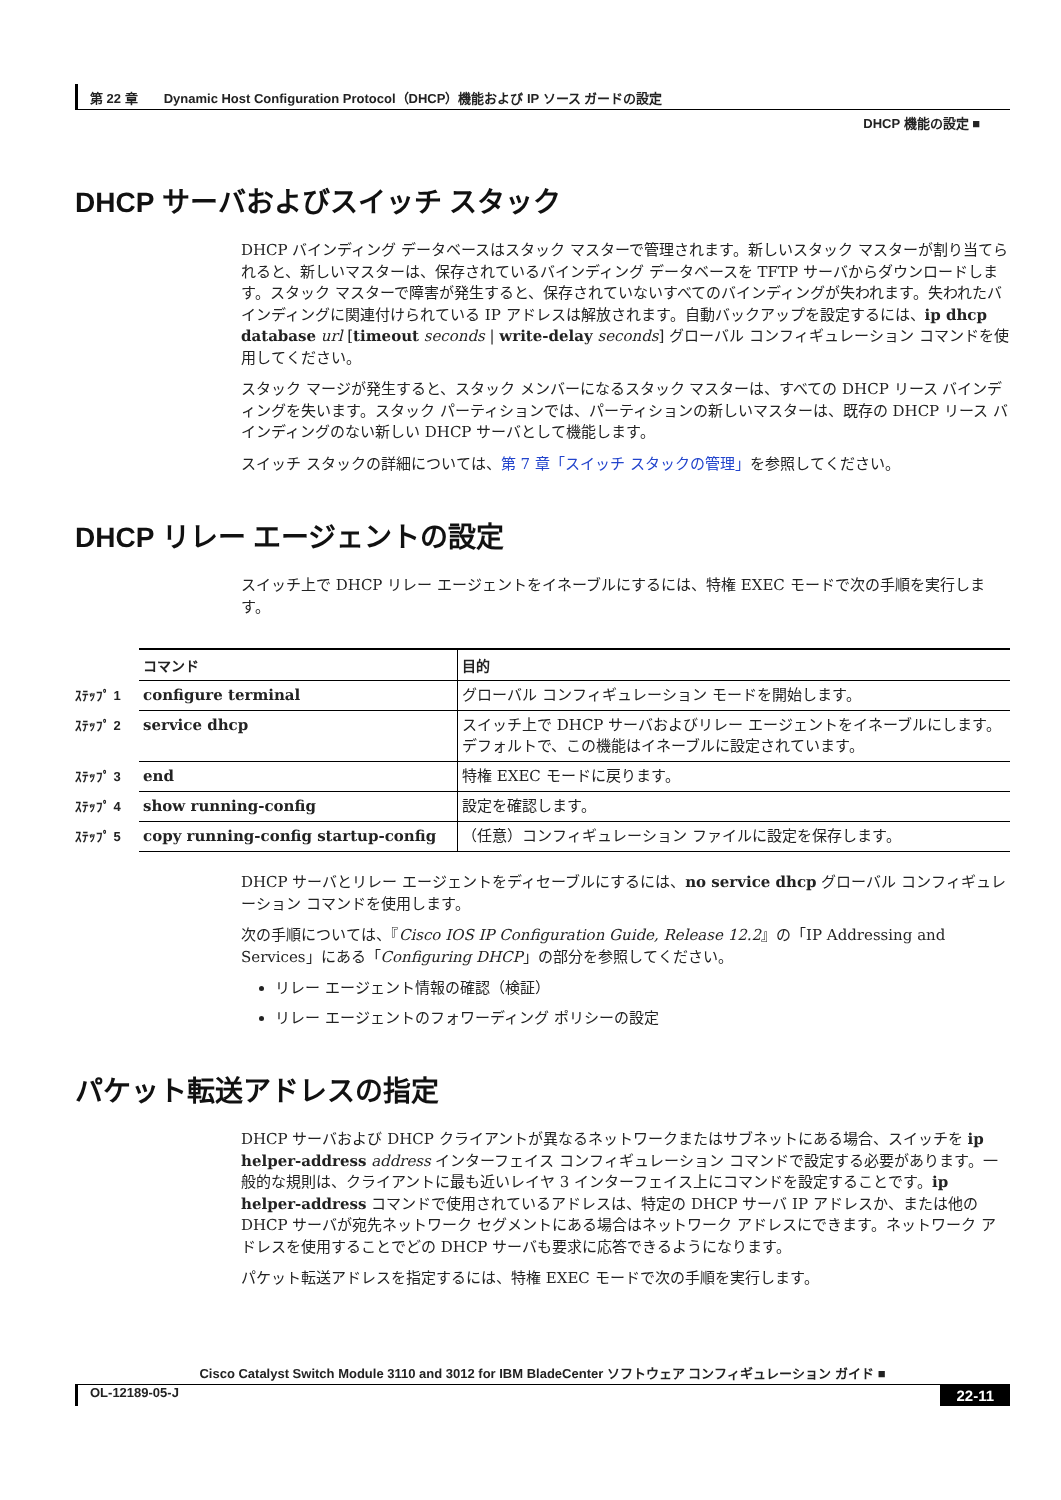第 22 章　　Dynamic Host Configuration Protocol（DHCP）機能および IP ソース ガードの設定
DHCP 機能の設定 ■
DHCP サーバおよびスイッチ スタック
DHCP バインディング データベースはスタック マスターで管理されます。新しいスタック マスターが割り当てられると、新しいマスターは、保存されているバインディング データベースを TFTP サーバからダウンロードします。スタック マスターで障害が発生すると、保存されていないすべてのバインディングが失われます。失われたバインディングに関連付けられている IP アドレスは解放されます。自動バックアップを設定するには、ip dhcp database url [timeout seconds | write-delay seconds] グローバル コンフィギュレーション コマンドを使用してください。
スタック マージが発生すると、スタック メンバーになるスタック マスターは、すべての DHCP リース バインディングを失います。スタック パーティションでは、パーティションの新しいマスターは、既存の DHCP リース バインディングのない新しい DHCP サーバとして機能します。
スイッチ スタックの詳細については、第 7 章「スイッチ スタックの管理」を参照してください。
DHCP リレー エージェントの設定
スイッチ上で DHCP リレー エージェントをイネーブルにするには、特権 EXEC モードで次の手順を実行します。
| | コマンド | 目的 |
| --- | --- | --- |
| ｽﾃｯﾌﾟ 1 | configure terminal | グローバル コンフィギュレーション モードを開始します。 |
| ｽﾃｯﾌﾟ 2 | service dhcp | スイッチ上で DHCP サーバおよびリレー エージェントをイネーブルにします。デフォルトで、この機能はイネーブルに設定されています。 |
| ｽﾃｯﾌﾟ 3 | end | 特権 EXEC モードに戻ります。 |
| ｽﾃｯﾌﾟ 4 | show running-config | 設定を確認します。 |
| ｽﾃｯﾌﾟ 5 | copy running-config startup-config | （任意）コンフィギュレーション ファイルに設定を保存します。 |
DHCP サーバとリレー エージェントをディセーブルにするには、no service dhcp グローバル コンフィギュレーション コマンドを使用します。
次の手順については、『Cisco IOS IP Configuration Guide, Release 12.2』の「IP Addressing and Services」にある「Configuring DHCP」の部分を参照してください。
リレー エージェント情報の確認（検証）
リレー エージェントのフォワーディング ポリシーの設定
パケット転送アドレスの指定
DHCP サーバおよび DHCP クライアントが異なるネットワークまたはサブネットにある場合、スイッチを ip helper-address address インターフェイス コンフィギュレーション コマンドで設定する必要があります。一般的な規則は、クライアントに最も近いレイヤ 3 インターフェイス上にコマンドを設定することです。ip helper-address コマンドで使用されているアドレスは、特定の DHCP サーバ IP アドレスか、または他の DHCP サーバが宛先ネットワーク セグメントにある場合はネットワーク アドレスにできます。ネットワーク アドレスを使用することでどの DHCP サーバも要求に応答できるようになります。
パケット転送アドレスを指定するには、特権 EXEC モードで次の手順を実行します。
Cisco Catalyst Switch Module 3110 and 3012 for IBM BladeCenter ソフトウェア コンフィギュレーション ガイド ■
OL-12189-05-J 22-11